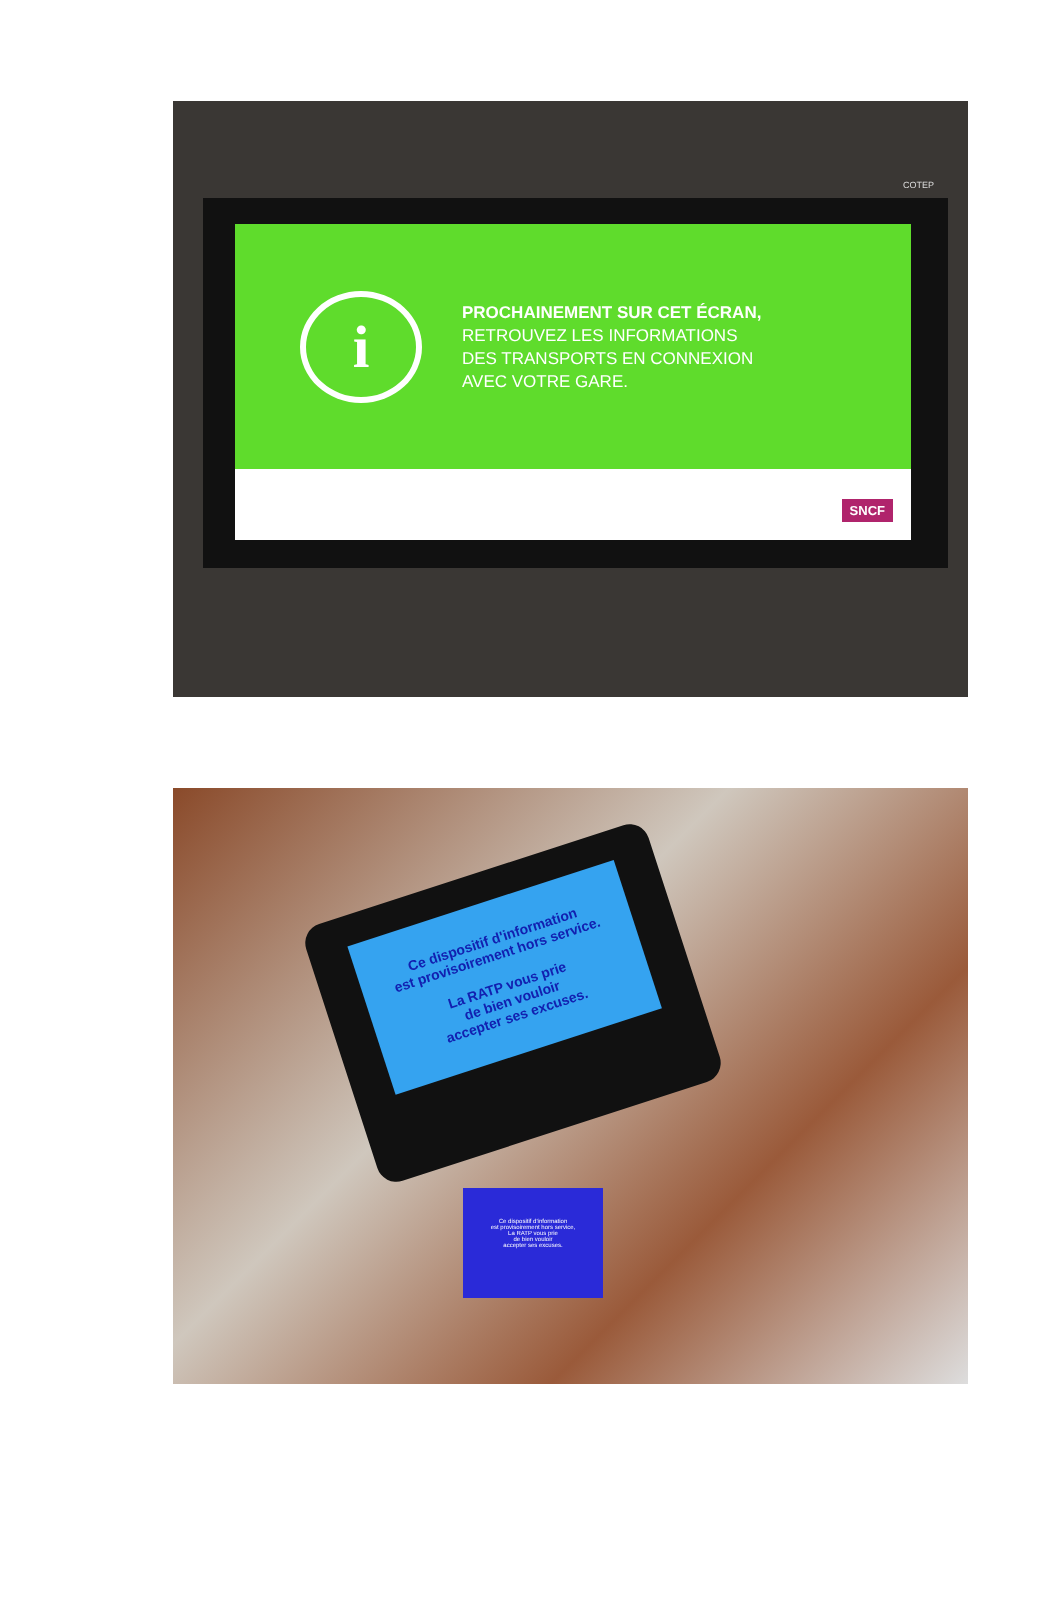COTEP
i
PROCHAINEMENT SUR CET ÉCRAN,
RETROUVEZ LES INFORMATIONS
DES TRANSPORTS EN CONNEXION
AVEC VOTRE GARE.
SNCF
Ce dispositif d'information
est provisoirement hors service.
La RATP vous prie
de bien vouloir
accepter ses excuses.
Ce dispositif d'information
est provisoirement hors service,
La RATP vous prie
de bien vouloir
accepter ses excuses.